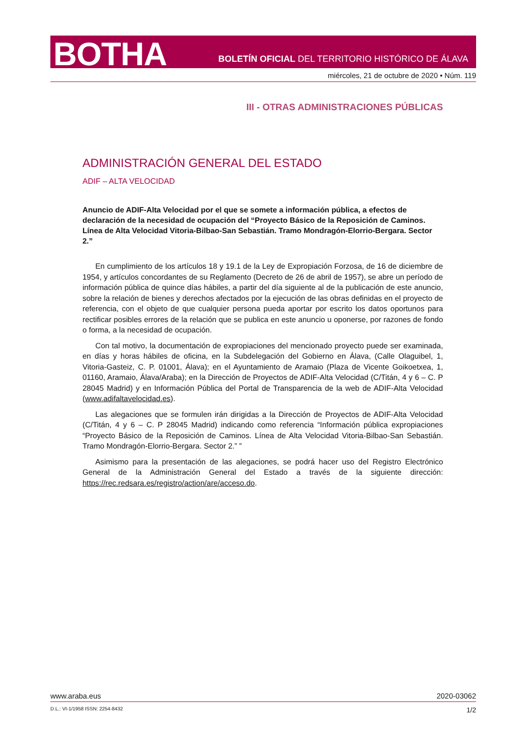BOTHA
BOLETÍN OFICIAL DEL TERRITORIO HISTÓRICO DE ÁLAVA
miércoles, 21 de octubre de 2020 • Núm. 119
III - OTRAS ADMINISTRACIONES PÚBLICAS
ADMINISTRACIÓN GENERAL DEL ESTADO
ADIF – ALTA VELOCIDAD
Anuncio de ADIF-Alta Velocidad por el que se somete a información pública, a efectos de declaración de la necesidad de ocupación del “Proyecto Básico de la Reposición de Caminos. Línea de Alta Velocidad Vitoria-Bilbao-San Sebastián. Tramo Mondragón-Elorrio-Bergara. Sector 2.”
En cumplimiento de los artículos 18 y 19.1 de la Ley de Expropiación Forzosa, de 16 de diciembre de 1954, y artículos concordantes de su Reglamento (Decreto de 26 de abril de 1957), se abre un período de información pública de quince días hábiles, a partir del día siguiente al de la publicación de este anuncio, sobre la relación de bienes y derechos afectados por la ejecución de las obras definidas en el proyecto de referencia, con el objeto de que cualquier persona pueda aportar por escrito los datos oportunos para rectificar posibles errores de la relación que se publica en este anuncio u oponerse, por razones de fondo o forma, a la necesidad de ocupación.
Con tal motivo, la documentación de expropiaciones del mencionado proyecto puede ser examinada, en días y horas hábiles de oficina, en la Subdelegación del Gobierno en Álava, (Calle Olaguibel, 1, Vitoria-Gasteiz, C. P. 01001, Álava); en el Ayuntamiento de Aramaio (Plaza de Vicente Goikoetxea, 1, 01160, Aramaio, Álava/Araba); en la Dirección de Proyectos de ADIF-Alta Velocidad (C/Titán, 4 y 6 – C. P 28045 Madrid) y en Información Pública del Portal de Transparencia de la web de ADIF-Alta Velocidad (www.adifaltavelocidad.es).
Las alegaciones que se formulen irán dirigidas a la Dirección de Proyectos de ADIF-Alta Velocidad (C/Titán, 4 y 6 – C. P 28045 Madrid) indicando como referencia “Información pública expropiaciones “Proyecto Básico de la Reposición de Caminos. Línea de Alta Velocidad Vitoria-Bilbao-San Sebastián. Tramo Mondragón-Elorrio-Bergara. Sector 2.” ”
Asimismo para la presentación de las alegaciones, se podrá hacer uso del Registro Electrónico General de la Administración General del Estado a través de la siguiente dirección: https://rec.redsara.es/registro/action/are/acceso.do.
www.araba.eus 2020-03062
D.L.: VI-1/1958 ISSN: 2254-8432 1/2